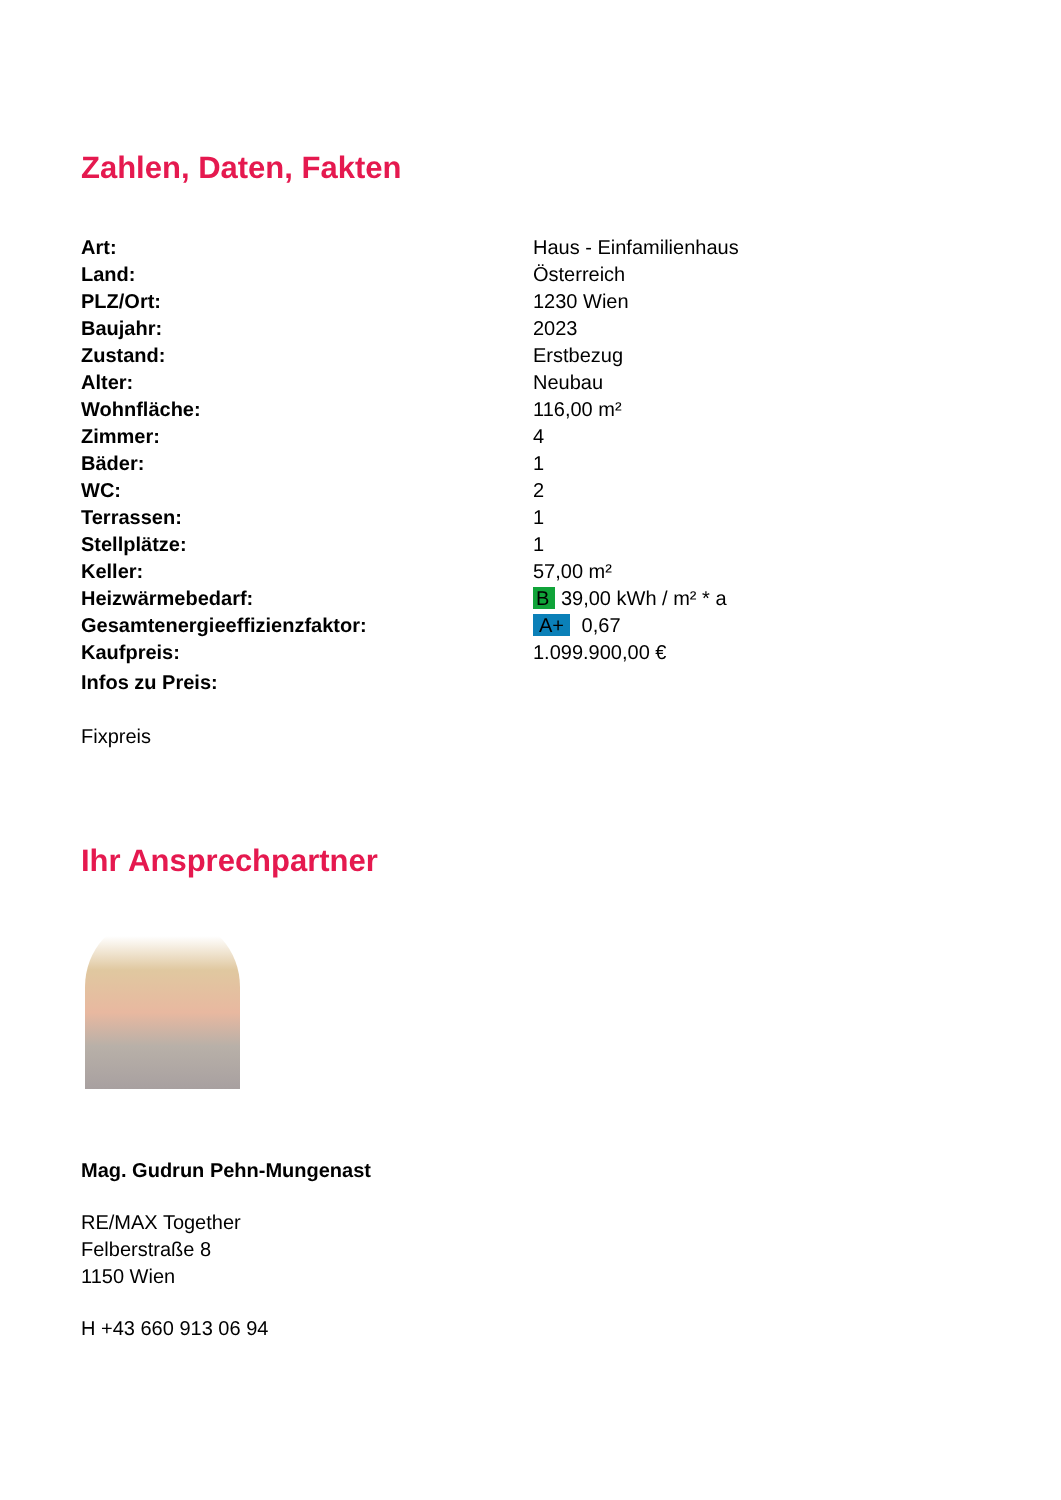Zahlen, Daten, Fakten
| Art: | Haus - Einfamilienhaus |
| Land: | Österreich |
| PLZ/Ort: | 1230 Wien |
| Baujahr: | 2023 |
| Zustand: | Erstbezug |
| Alter: | Neubau |
| Wohnfläche: | 116,00 m² |
| Zimmer: | 4 |
| Bäder: | 1 |
| WC: | 2 |
| Terrassen: | 1 |
| Stellplätze: | 1 |
| Keller: | 57,00 m² |
| Heizwärmebedarf: | B 39,00 kWh / m² * a |
| Gesamtenergieeffizienzfaktor: | A+ 0,67 |
| Kaufpreis: | 1.099.900,00 € |
| Infos zu Preis: | |
Fixpreis
Ihr Ansprechpartner
Mag. Gudrun Pehn-Mungenast
RE/MAX Together
Felberstraße 8
1150 Wien
H +43 660 913 06 94